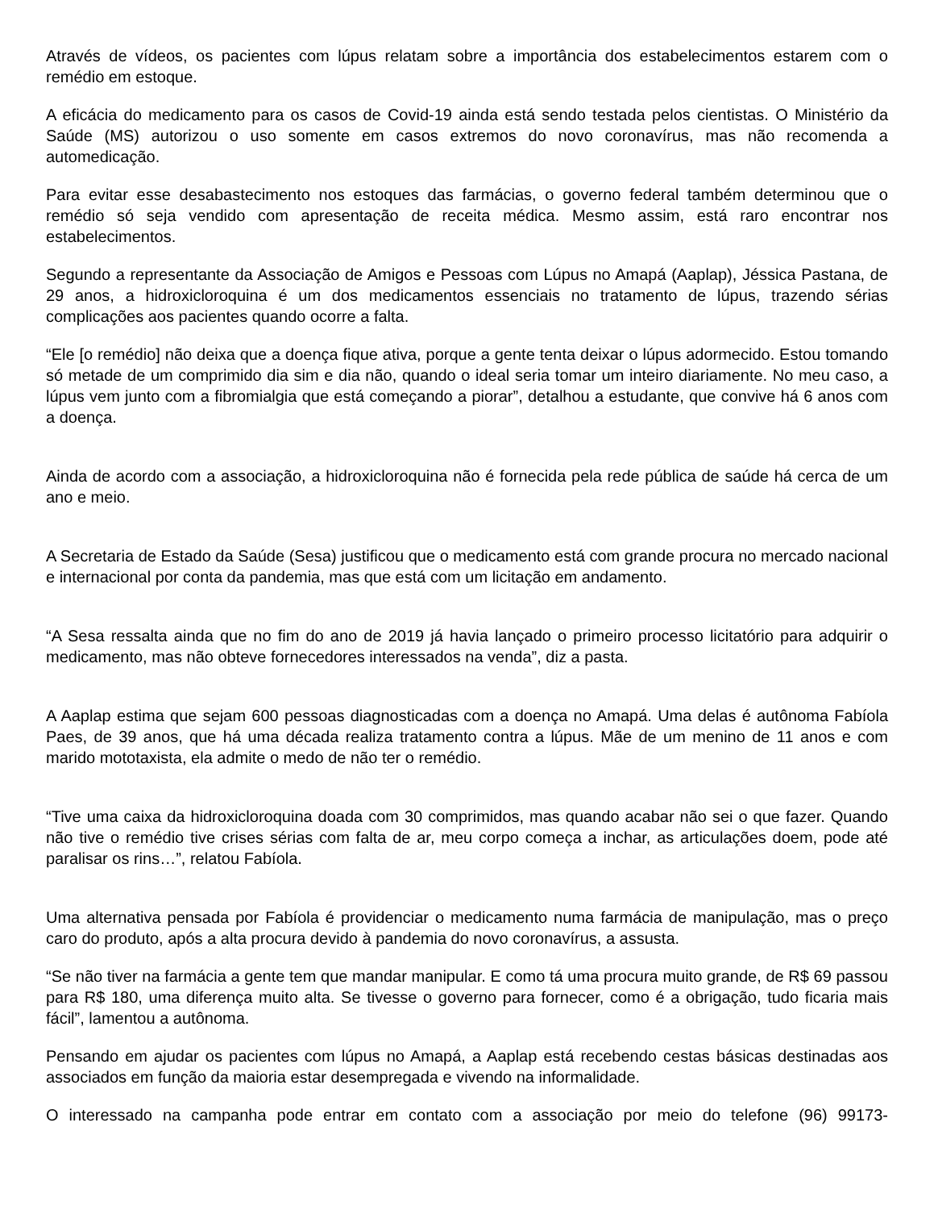Através de vídeos, os pacientes com lúpus relatam sobre a importância dos estabelecimentos estarem com o remédio em estoque.
A eficácia do medicamento para os casos de Covid-19 ainda está sendo testada pelos cientistas. O Ministério da Saúde (MS) autorizou o uso somente em casos extremos do novo coronavírus, mas não recomenda a automedicação.
Para evitar esse desabastecimento nos estoques das farmácias, o governo federal também determinou que o remédio só seja vendido com apresentação de receita médica. Mesmo assim, está raro encontrar nos estabelecimentos.
Segundo a representante da Associação de Amigos e Pessoas com Lúpus no Amapá (Aaplap), Jéssica Pastana, de 29 anos, a hidroxicloroquina é um dos medicamentos essenciais no tratamento de lúpus, trazendo sérias complicações aos pacientes quando ocorre a falta.
“Ele [o remédio] não deixa que a doença fique ativa, porque a gente tenta deixar o lúpus adormecido. Estou tomando só metade de um comprimido dia sim e dia não, quando o ideal seria tomar um inteiro diariamente. No meu caso, a lúpus vem junto com a fibromialgia que está começando a piorar”, detalhou a estudante, que convive há 6 anos com a doença.
Ainda de acordo com a associação, a hidroxicloroquina não é fornecida pela rede pública de saúde há cerca de um ano e meio.
A Secretaria de Estado da Saúde (Sesa) justificou que o medicamento está com grande procura no mercado nacional e internacional por conta da pandemia, mas que está com um licitação em andamento.
“A Sesa ressalta ainda que no fim do ano de 2019 já havia lançado o primeiro processo licitatório para adquirir o medicamento, mas não obteve fornecedores interessados na venda”, diz a pasta.
A Aaplap estima que sejam 600 pessoas diagnosticadas com a doença no Amapá. Uma delas é autônoma Fabíola Paes, de 39 anos, que há uma década realiza tratamento contra a lúpus. Mãe de um menino de 11 anos e com marido mototaxista, ela admite o medo de não ter o remédio.
“Tive uma caixa da hidroxicloroquina doada com 30 comprimidos, mas quando acabar não sei o que fazer. Quando não tive o remédio tive crises sérias com falta de ar, meu corpo começa a inchar, as articulações doem, pode até paralisar os rins…”, relatou Fabíola.
Uma alternativa pensada por Fabíola é providenciar o medicamento numa farmácia de manipulação, mas o preço caro do produto, após a alta procura devido à pandemia do novo coronavírus, a assusta.
“Se não tiver na farmácia a gente tem que mandar manipular. E como tá uma procura muito grande, de R$ 69 passou para R$ 180, uma diferença muito alta. Se tivesse o governo para fornecer, como é a obrigação, tudo ficaria mais fácil”, lamentou a autônoma.
Pensando em ajudar os pacientes com lúpus no Amapá, a Aaplap está recebendo cestas básicas destinadas aos associados em função da maioria estar desempregada e vivendo na informalidade.
O interessado na campanha pode entrar em contato com a associação por meio do telefone (96) 99173-